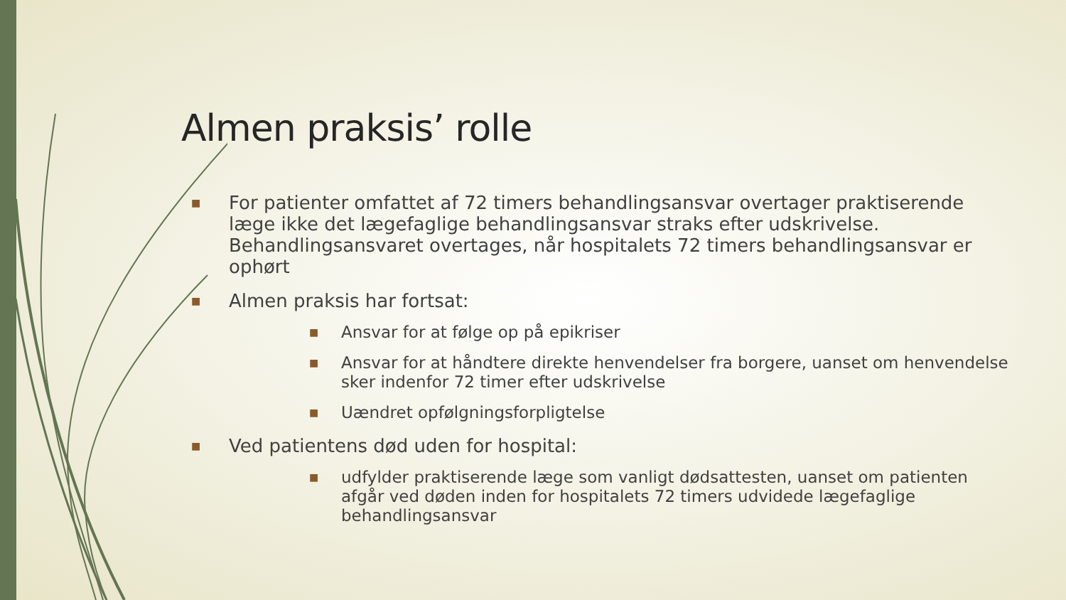Almen praksis’ rolle
■ For patienter omfattet af 72 timers behandlingsansvar overtager praktiserende læge ikke det lægefaglige behandlingsansvar straks efter udskrivelse. Behandlingsansvaret overtages, når hospitalets 72 timers behandlingsansvar er ophørt
■ Almen praksis har fortsat:
■ Ansvar for at følge op på epikriser
■ Ansvar for at håndtere direkte henvendelser fra borgere, uanset om henvendelse sker indenfor 72 timer efter udskrivelse
■ Uændret opfølgningsforpligtelse
■ Ved patientens død uden for hospital:
■ udfylder praktiserende læge som vanligt dødsattesten, uanset om patienten afgår ved døden inden for hospitalets 72 timers udvidede lægefaglige behandlingsansvar